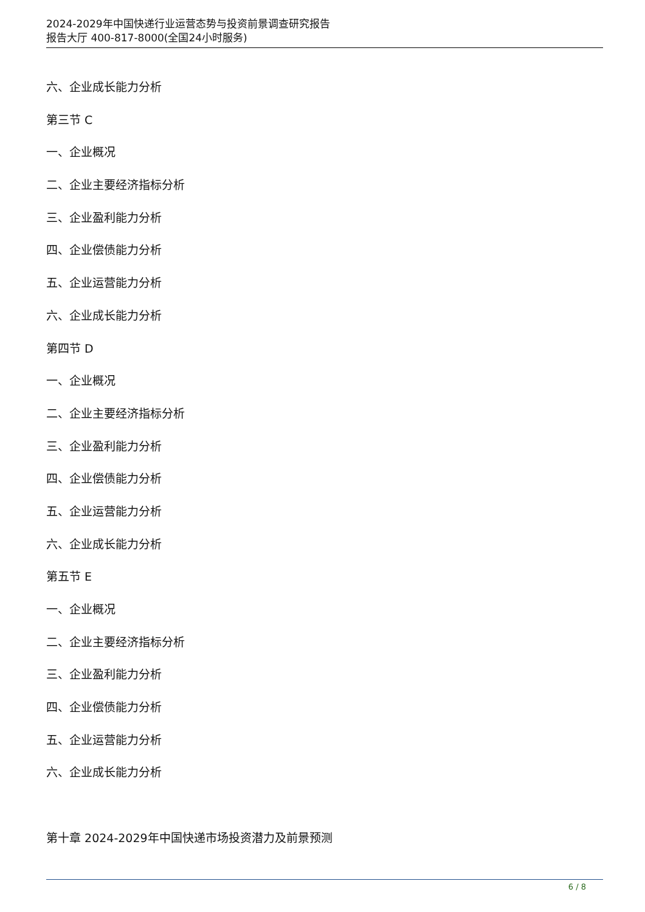2024-2029年中国快递行业运营态势与投资前景调查研究报告
报告大厅 400-817-8000(全国24小时服务)
六、企业成长能力分析
第三节 C
一、企业概况
二、企业主要经济指标分析
三、企业盈利能力分析
四、企业偿债能力分析
五、企业运营能力分析
六、企业成长能力分析
第四节 D
一、企业概况
二、企业主要经济指标分析
三、企业盈利能力分析
四、企业偿债能力分析
五、企业运营能力分析
六、企业成长能力分析
第五节 E
一、企业概况
二、企业主要经济指标分析
三、企业盈利能力分析
四、企业偿债能力分析
五、企业运营能力分析
六、企业成长能力分析
第十章 2024-2029年中国快递市场投资潜力及前景预测
6 / 8